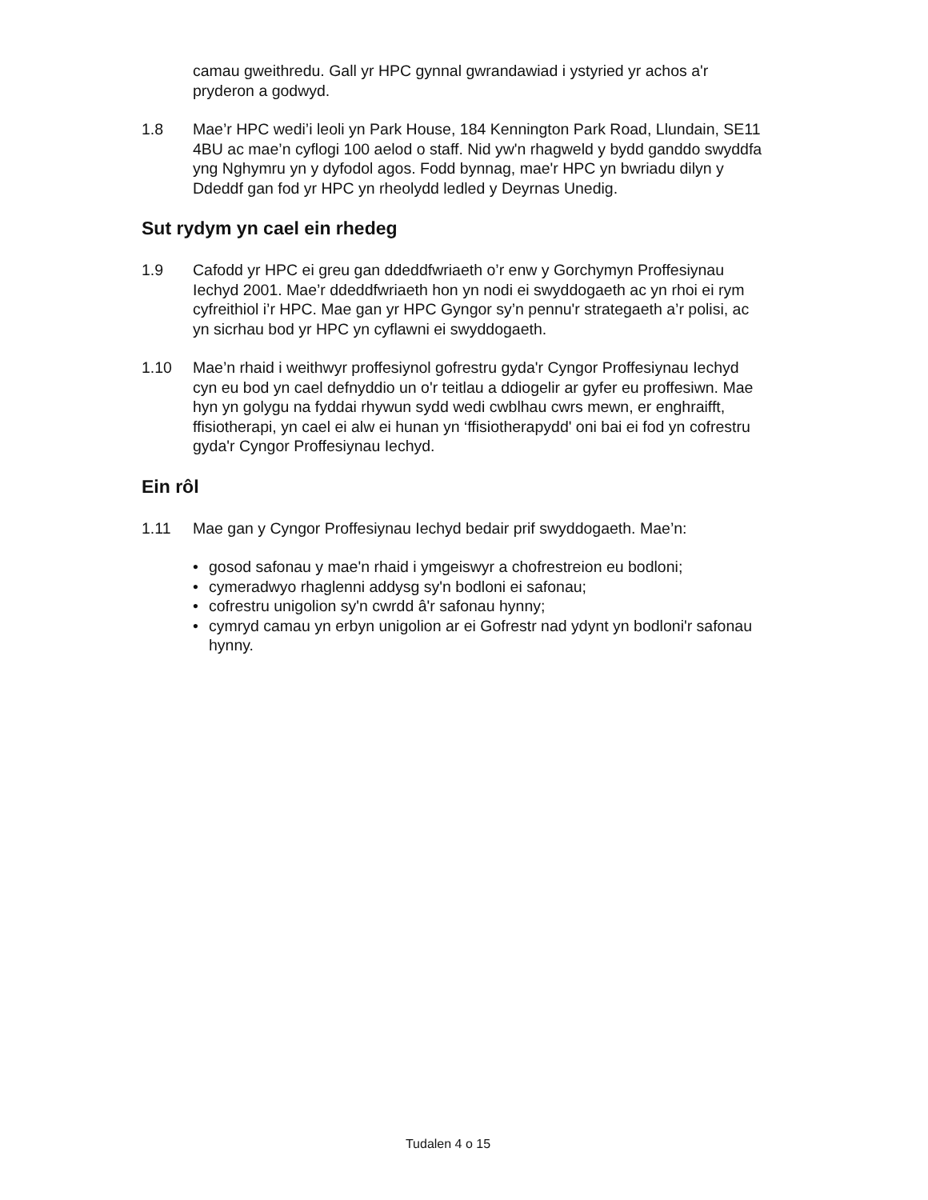camau gweithredu. Gall yr HPC gynnal gwrandawiad i ystyried yr achos a'r pryderon a godwyd.
1.8 Mae’r HPC wedi’i leoli yn Park House, 184 Kennington Park Road, Llundain, SE11 4BU ac mae’n cyflogi 100 aelod o staff. Nid yw'n rhagweld y bydd ganddo swyddfa yng Nghymru yn y dyfodol agos. Fodd bynnag, mae'r HPC yn bwriadu dilyn y Ddeddf gan fod yr HPC yn rheolydd ledled y Deyrnas Unedig.
Sut rydym yn cael ein rhedeg
1.9 Cafodd yr HPC ei greu gan ddeddfwriaeth o’r enw y Gorchymyn Proffesiynau Iechyd 2001. Mae’r ddeddfwriaeth hon yn nodi ei swyddogaeth ac yn rhoi ei rym cyfreithiol i’r HPC. Mae gan yr HPC Gyngor sy’n pennu'r strategaeth a’r polisi, ac yn sicrhau bod yr HPC yn cyflawni ei swyddogaeth.
1.10 Mae’n rhaid i weithwyr proffesiynol gofrestru gyda'r Cyngor Proffesiynau Iechyd cyn eu bod yn cael defnyddio un o'r teitlau a ddiogelir ar gyfer eu proffesiwn. Mae hyn yn golygu na fyddai rhywun sydd wedi cwblhau cwrs mewn, er enghraifft, ffisiotherapi, yn cael ei alw ei hunan yn ‘ffisiotherapydd' oni bai ei fod yn cofrestru gyda'r Cyngor Proffesiynau Iechyd.
Ein rôl
1.11 Mae gan y Cyngor Proffesiynau Iechyd bedair prif swyddogaeth. Mae’n:
• gosod safonau y mae'n rhaid i ymgeiswyr a chofrestreion eu bodloni;
• cymeradwyo rhaglenni addysg sy'n bodloni ei safonau;
• cofrestru unigolion sy'n cwrdd â'r safonau hynny;
• cymryd camau yn erbyn unigolion ar ei Gofrestr nad ydynt yn bodloni'r safonau hynny.
Tudalen 4 o 15